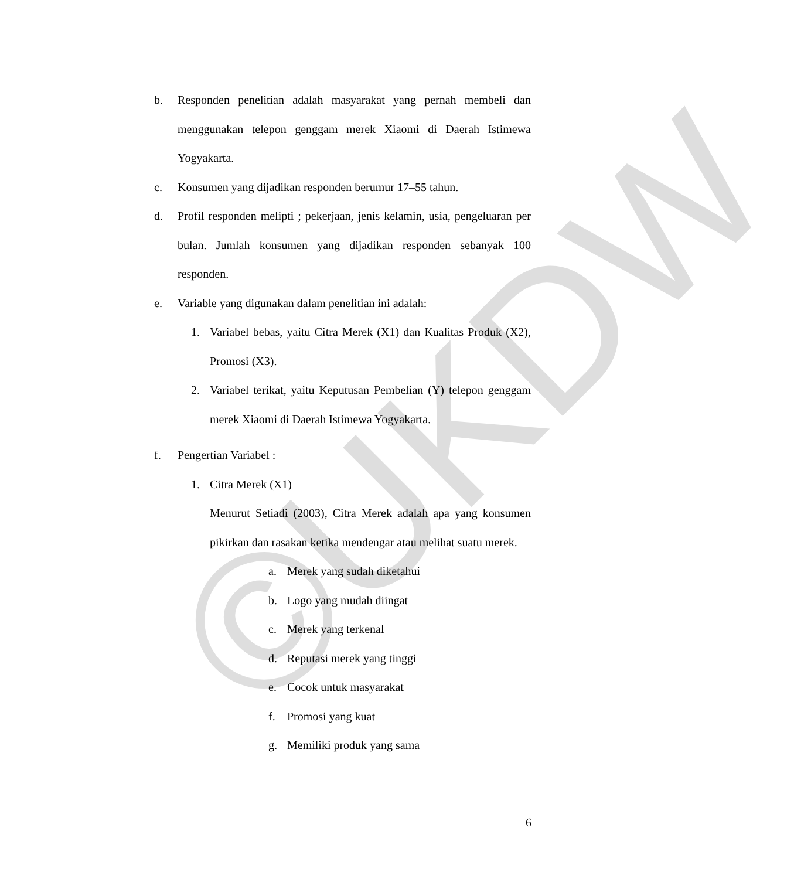©UKDW
b. Responden penelitian adalah masyarakat yang pernah membeli dan menggunakan telepon genggam merek Xiaomi di Daerah Istimewa Yogyakarta.
c. Konsumen yang dijadikan responden berumur 17–55 tahun.
d. Profil responden melipti ; pekerjaan, jenis kelamin, usia, pengeluaran per bulan. Jumlah konsumen yang dijadikan responden sebanyak 100 responden.
e. Variable yang digunakan dalam penelitian ini adalah:
1. Variabel bebas, yaitu Citra Merek (X1) dan Kualitas Produk (X2), Promosi (X3).
2. Variabel terikat, yaitu Keputusan Pembelian (Y) telepon genggam merek Xiaomi di Daerah Istimewa Yogyakarta.
f. Pengertian Variabel :
1. Citra Merek (X1)
Menurut Setiadi (2003), Citra Merek adalah apa yang konsumen pikirkan dan rasakan ketika mendengar atau melihat suatu merek.
a. Merek yang sudah diketahui
b. Logo yang mudah diingat
c. Merek yang terkenal
d. Reputasi merek yang tinggi
e. Cocok untuk masyarakat
f. Promosi yang kuat
g. Memiliki produk yang sama
6